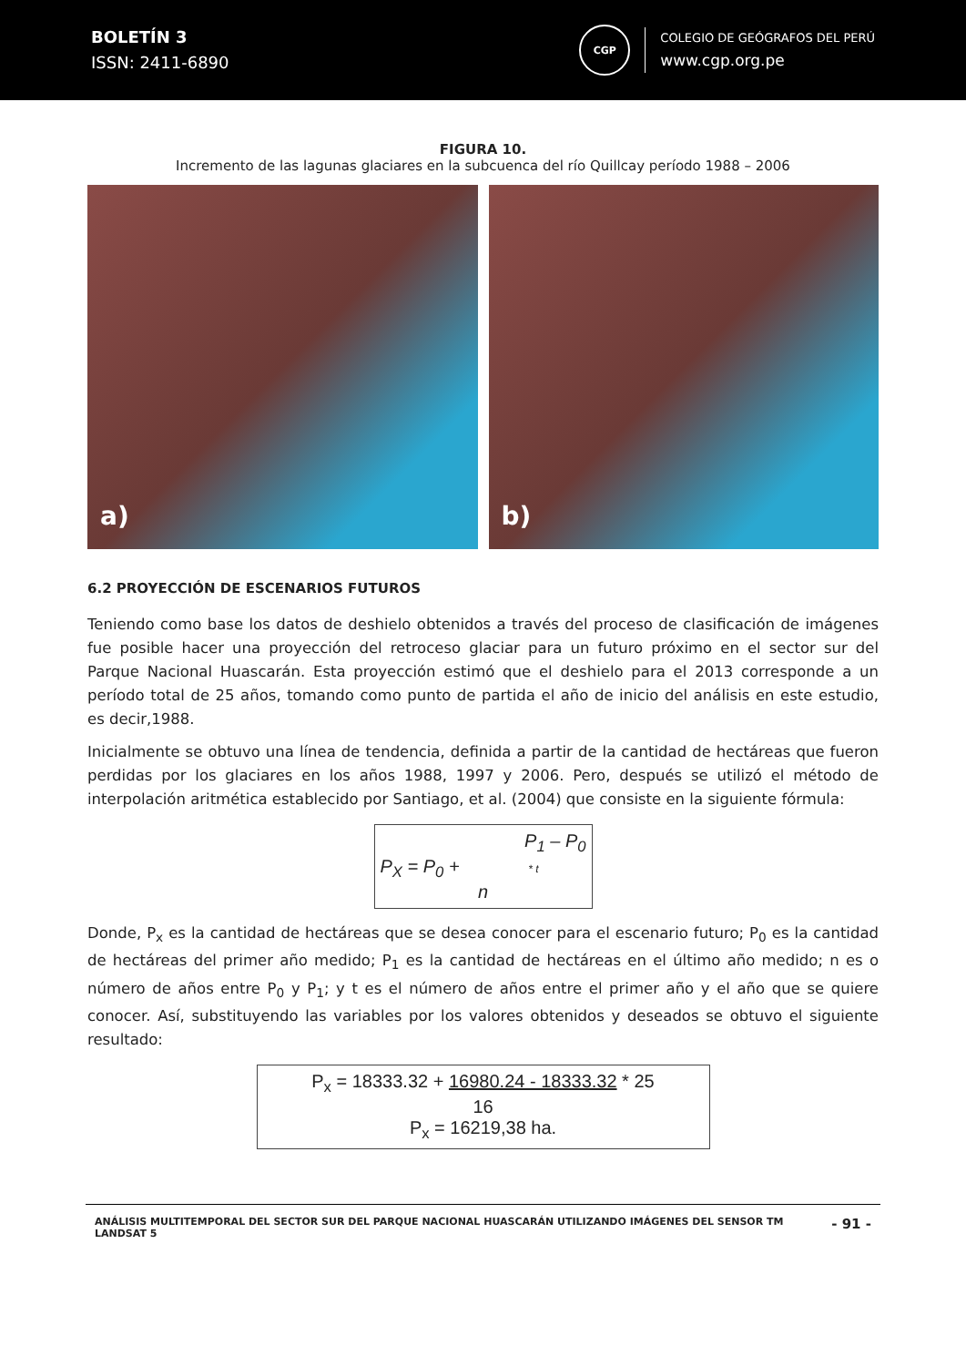BOLETÍN 3
ISSN: 2411-6890
CGP
COLEGIO DE GEÓGRAFOS DEL PERÚ
www.cgp.org.pe
FIGURA 10.
Incremento de las lagunas glaciares en la subcuenca del río Quillcay período 1988 – 2006
a)
b)
6.2 PROYECCIÓN DE ESCENARIOS FUTUROS
Teniendo como base los datos de deshielo obtenidos a través del proceso de clasificación de imágenes fue posible hacer una proyección del retroceso glaciar para un futuro próximo en el sector sur del Parque Nacional Huascarán. Esta proyección estimó que el deshielo para el 2013 corresponde a un período total de 25 años, tomando como punto de partida el año de inicio del análisis en este estudio, es decir,1988.
Inicialmente se obtuvo una línea de tendencia, definida a partir de la cantidad de hectáreas que fueron perdidas por los glaciares en los años 1988, 1997 y 2006. Pero, después se utilizó el método de interpolación aritmética establecido por Santiago, et al. (2004) que consiste en la siguiente fórmula:
P<sub>1</sub> – P<sub>0</sub>
P<sub>X</sub> = P<sub>0</sub> + * t
n
Donde, P<sub>x</sub> es la cantidad de hectáreas que se desea conocer para el escenario futuro; P<sub>0</sub> es la cantidad de hectáreas del primer año medido; P<sub>1</sub> es la cantidad de hectáreas en el último año medido; n es o número de años entre P<sub>0</sub> y P<sub>1</sub>; y t es el número de años entre el primer año y el año que se quiere conocer. Así, substituyendo las variables por los valores obtenidos y deseados se obtuvo el siguiente resultado:
P<sub>x</sub> = 18333.32 + 16980.24 - 18333.32 * 25
16
P<sub>x</sub> = 16219,38 ha.
ANÁLISIS MULTITEMPORAL DEL SECTOR SUR DEL PARQUE NACIONAL HUASCARÁN UTILIZANDO IMÁGENES DEL SENSOR TM LANDSAT 5
- 91 -